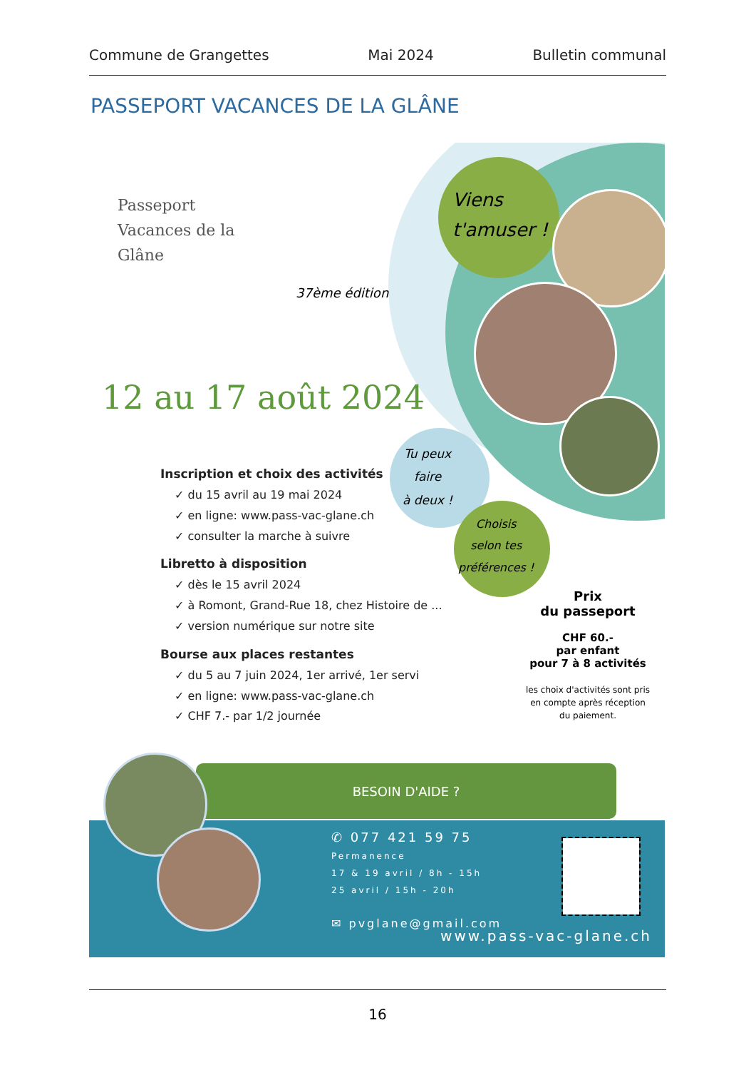Commune de Grangettes Mai 2024 Bulletin communal
PASSEPORT VACANCES DE LA GLÂNE
Passeport
Vacances de la
Glâne
37ème édition
Viens
t'amuser !
Tu peux
faire
à deux !
Choisis
selon tes
préférences !
12 au 17 août 2024
Inscription et choix des activités
✓ du 15 avril au 19 mai 2024
✓ en ligne: www.pass-vac-glane.ch
✓ consulter la marche à suivre
Libretto à disposition
✓ dès le 15 avril 2024
✓ à Romont, Grand-Rue 18, chez Histoire de ...
✓ version numérique sur notre site
Bourse aux places restantes
✓ du 5 au 7 juin 2024, 1er arrivé, 1er servi
✓ en ligne: www.pass-vac-glane.ch
✓ CHF 7.- par 1/2 journée
Prix
du passeport
CHF 60.-
par enfant
pour 7 à 8 activités
les choix d'activités sont pris en compte après réception du paiement.
BESOIN D'AIDE ?
✆ 077 421 59 75
Permanence
17 & 19 avril / 8h - 15h
25 avril / 15h - 20h
✉ pvglane@gmail.com
www.pass-vac-glane.ch
16